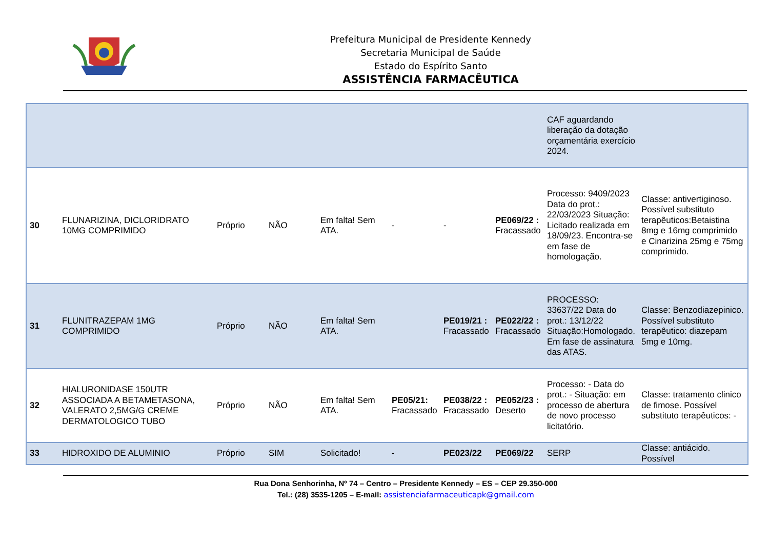Prefeitura Municipal de Presidente Kennedy
Secretaria Municipal de Saúde
Estado do Espírito Santo
ASSISTÊNCIA FARMACÊUTICA
| | | | | | | | | CAF aguardando liberação da dotação orçamentária exercício 2024. | |
| 30 | FLUNARIZINA, DICLORIDRATO 10MG COMPRIMIDO | Próprio | NÃO | Em falta! Sem ATA. | - | - | PE069/22 : Fracassado | Processo: 9409/2023 Data do prot.: 22/03/2023 Situação: Licitado realizada em 18/09/23. Encontra-se em fase de homologação. | Classe: antivertiginoso. Possível substituto terapêuticos:Betaistina 8mg e 16mg comprimido e Cinarizina 25mg e 75mg comprimido. |
| 31 | FLUNITRAZEPAM 1MG COMPRIMIDO | Próprio | NÃO | Em falta! Sem ATA. | | PE019/21 : Fracassado | PE022/22 : Fracassado | PROCESSO: 33637/22 Data do prot.: 13/12/22 Situação:Homologado. Em fase de assinatura das ATAS. | Classe: Benzodiazepinico. Possível substituto terapêutico: diazepam 5mg e 10mg. |
| 32 | HIALURONIDASE 150UTR ASSOCIADA A BETAMETASONA, VALERATO 2,5MG/G CREME DERMATOLOGICO TUBO | Próprio | NÃO | Em falta! Sem ATA. | PE05/21: Fracassado | PE038/22 : Fracassado | PE052/23 : Deserto | Processo: - Data do prot.: - Situação: em processo de abertura de novo processo licitatório. | Classe: tratamento clinico de fimose. Possível substituto terapêuticos: - |
| 33 | HIDROXIDO DE ALUMINIO | Próprio | SIM | Solicitado! | - | PE023/22 | PE069/22 | SERP | Classe: antiácido. Possível |
Rua Dona Senhorinha, Nº 74 – Centro – Presidente Kennedy – ES – CEP 29.350-000
Tel.: (28) 3535-1205 – E-mail: assistenciafarmaceuticapk@gmail.com